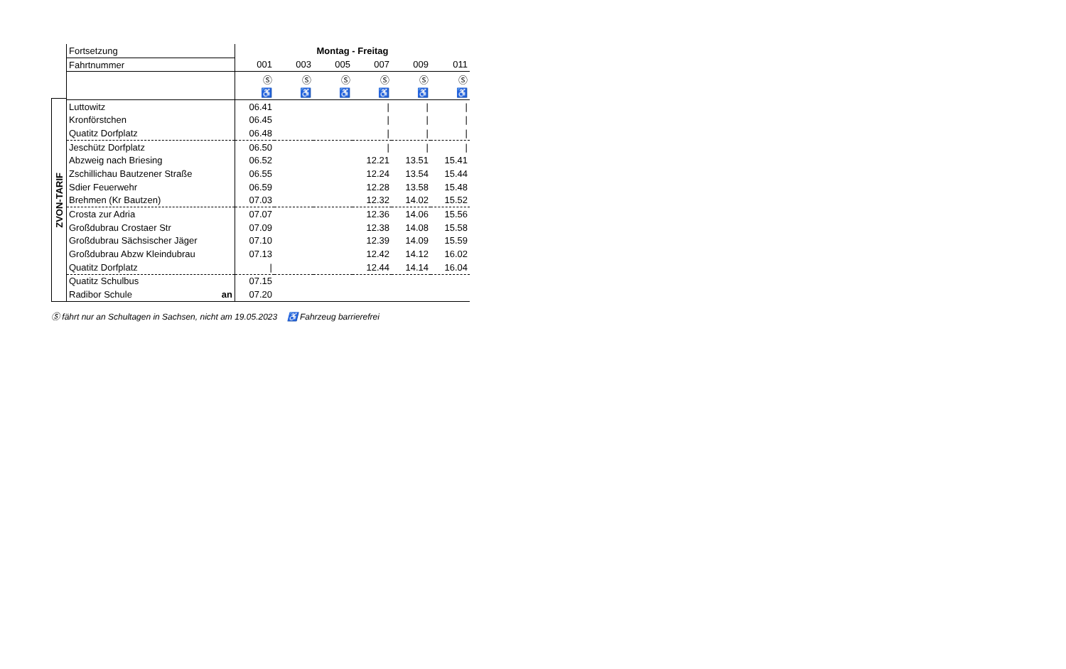ZVON-TARIF
| Fortsetzung | Montag - Freitag | | | | | |
| Fahrtnummer | 001 | 003 | 005 | 007 | 009 | 011 |
| | Ⓢ | Ⓢ | Ⓢ | Ⓢ | Ⓢ | Ⓢ |
| | ♿ | ♿ | ♿ | ♿ | ♿ | ♿ |
| Luttowitz | 06.41 | | | / | / | / |
| Kronförstchen | 06.45 | | | / | / | / |
| Quatitz Dorfplatz | 06.48 | | | / | / | / |
| Jeschütz Dorfplatz | 06.50 | | | / | / | / |
| Abzweig nach Briesing | 06.52 | | | 12.21 | 13.51 | 15.41 |
| Zschillichau Bautzener Straße | 06.55 | | | 12.24 | 13.54 | 15.44 |
| Sdier Feuerwehr | 06.59 | | | 12.28 | 13.58 | 15.48 |
| Brehmen (Kr Bautzen) | 07.03 | | | 12.32 | 14.02 | 15.52 |
| Crosta zur Adria | 07.07 | | | 12.36 | 14.06 | 15.56 |
| Großdubrau Crostaer Str | 07.09 | | | 12.38 | 14.08 | 15.58 |
| Großdubrau Sächsischer Jäger | 07.10 | | | 12.39 | 14.09 | 15.59 |
| Großdubrau Abzw Kleindubrau | 07.13 | | | 12.42 | 14.12 | 16.02 |
| Quatitz Dorfplatz | / | | | 12.44 | 14.14 | 16.04 |
| Quatitz Schulbus | 07.15 | | | | | |
| Radibor Schule an | 07.20 | | | | | |
Ⓢ fährt nur an Schultagen in Sachsen, nicht am 19.05.2023 ♿ Fahrzeug barrierefrei